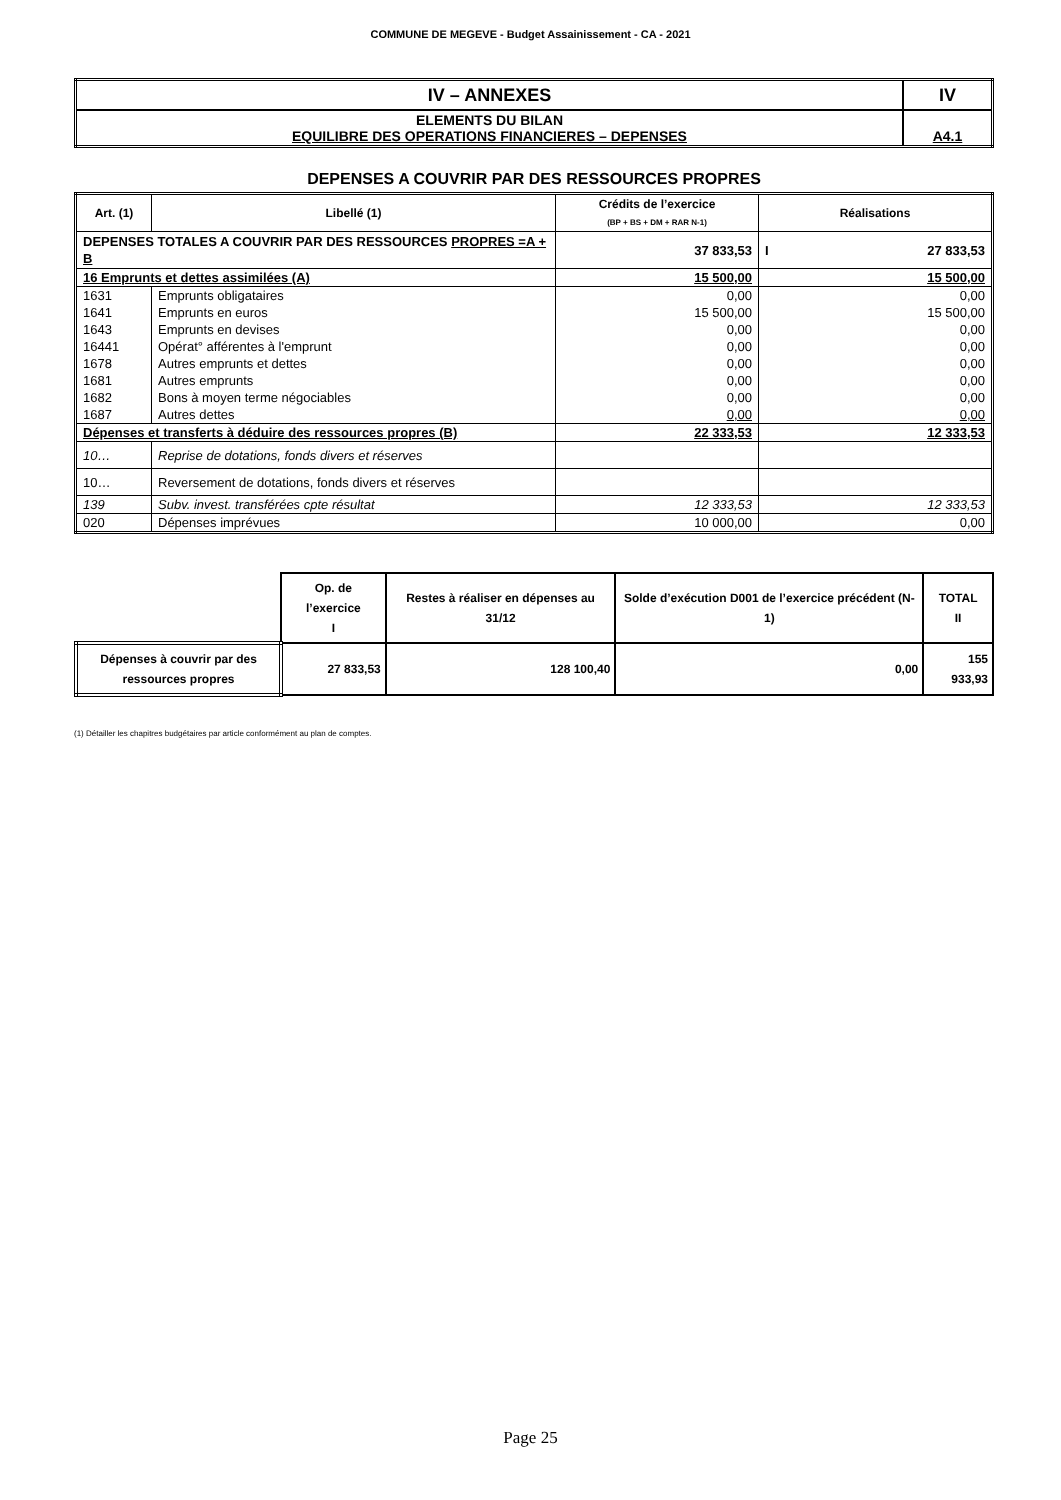COMMUNE DE MEGEVE - Budget Assainissement - CA - 2021
| IV – ANNEXES | IV |
| ELEMENTS DU BILAN EQUILIBRE DES OPERATIONS FINANCIERES – DEPENSES | A4.1 |
DEPENSES A COUVRIR PAR DES RESSOURCES PROPRES
| Art. (1) | Libellé (1) | Crédits de l’exercice (BP + BS + DM + RAR N-1) | Réalisations |
| --- | --- | --- | --- |
| DEPENSES TOTALES A COUVRIR PAR DES RESSOURCES PROPRES =A + B | | 37 833,53 | I 27 833,53 |
| 16 Emprunts et dettes assimilées (A) | | 15 500,00 | 15 500,00 |
| 1631 | Emprunts obligataires | 0,00 | 0,00 |
| 1641 | Emprunts en euros | 15 500,00 | 15 500,00 |
| 1643 | Emprunts en devises | 0,00 | 0,00 |
| 16441 | Opérat° afférentes à l'emprunt | 0,00 | 0,00 |
| 1678 | Autres emprunts et dettes | 0,00 | 0,00 |
| 1681 | Autres emprunts | 0,00 | 0,00 |
| 1682 | Bons à moyen terme négociables | 0,00 | 0,00 |
| 1687 | Autres dettes | 0,00 | 0,00 |
| Dépenses et transferts à déduire des ressources propres (B) | | 22 333,53 | 12 333,53 |
| 10… | Reprise de dotations, fonds divers et réserves | | |
| 10… | Reversement de dotations, fonds divers et réserves | | |
| 139 | Subv. invest. transférées cpte résultat | 12 333,53 | 12 333,53 |
| 020 | Dépenses imprévues | 10 000,00 | 0,00 |
| | Op. de l’exercice I | Restes à réaliser en dépenses au 31/12 | Solde d’exécution D001 de l’exercice précédent (N-1) | TOTAL II |
| Dépenses à couvrir par des ressources propres | 27 833,53 | 128 100,40 | 0,00 | 155 933,93 |
(1) Détailler les chapitres budgétaires par article conformément au plan de comptes.
Page 25